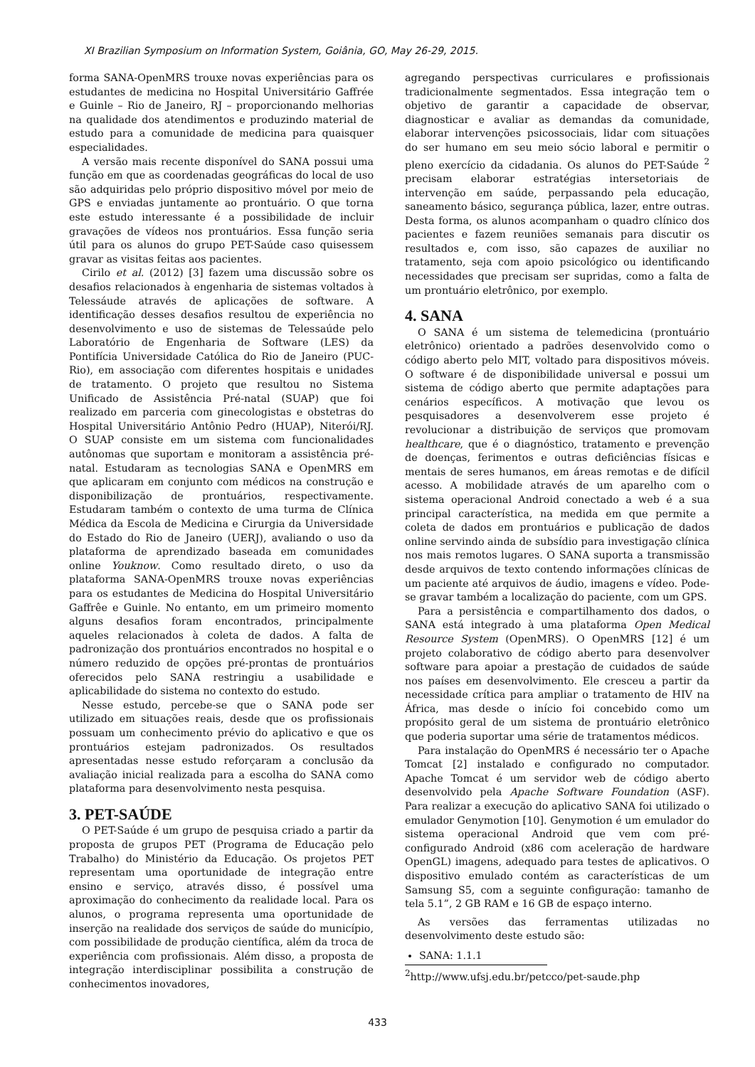XI Brazilian Symposium on Information System, Goiânia, GO, May 26-29, 2015.
forma SANA-OpenMRS trouxe novas experiências para os estudantes de medicina no Hospital Universitário Gaffrée e Guinle – Rio de Janeiro, RJ – proporcionando melhorias na qualidade dos atendimentos e produzindo material de estudo para a comunidade de medicina para quaisquer especialidades.
A versão mais recente disponível do SANA possui uma função em que as coordenadas geográficas do local de uso são adquiridas pelo próprio dispositivo móvel por meio de GPS e enviadas juntamente ao prontuário. O que torna este estudo interessante é a possibilidade de incluir gravações de vídeos nos prontuários. Essa função seria útil para os alunos do grupo PET-Saúde caso quisessem gravar as visitas feitas aos pacientes.
Cirilo et al. (2012) [3] fazem uma discussão sobre os desafios relacionados à engenharia de sistemas voltados à Telessáude através de aplicações de software. A identificação desses desafios resultou de experiência no desenvolvimento e uso de sistemas de Telessaúde pelo Laboratório de Engenharia de Software (LES) da Pontifícia Universidade Católica do Rio de Janeiro (PUC-Rio), em associação com diferentes hospitais e unidades de tratamento. O projeto que resultou no Sistema Unificado de Assistência Pré-natal (SUAP) que foi realizado em parceria com ginecologistas e obstetras do Hospital Universitário Antônio Pedro (HUAP), Niterói/RJ. O SUAP consiste em um sistema com funcionalidades autônomas que suportam e monitoram a assistência pré-natal. Estudaram as tecnologias SANA e OpenMRS em que aplicaram em conjunto com médicos na construção e disponibilização de prontuários, respectivamente. Estudaram também o contexto de uma turma de Clínica Médica da Escola de Medicina e Cirurgia da Universidade do Estado do Rio de Janeiro (UERJ), avaliando o uso da plataforma de aprendizado baseada em comunidades online Youknow. Como resultado direto, o uso da plataforma SANA-OpenMRS trouxe novas experiências para os estudantes de Medicina do Hospital Universitário Gaffrêe e Guinle. No entanto, em um primeiro momento alguns desafios foram encontrados, principalmente aqueles relacionados à coleta de dados. A falta de padronização dos prontuários encontrados no hospital e o número reduzido de opções pré-prontas de prontuários oferecidos pelo SANA restringiu a usabilidade e aplicabilidade do sistema no contexto do estudo.
Nesse estudo, percebe-se que o SANA pode ser utilizado em situações reais, desde que os profissionais possuam um conhecimento prévio do aplicativo e que os prontuários estejam padronizados. Os resultados apresentadas nesse estudo reforçaram a conclusão da avaliação inicial realizada para a escolha do SANA como plataforma para desenvolvimento nesta pesquisa.
3. PET-SAÚDE
O PET-Saúde é um grupo de pesquisa criado a partir da proposta de grupos PET (Programa de Educação pelo Trabalho) do Ministério da Educação. Os projetos PET representam uma oportunidade de integração entre ensino e serviço, através disso, é possível uma aproximação do conhecimento da realidade local. Para os alunos, o programa representa uma oportunidade de inserção na realidade dos serviços de saúde do município, com possibilidade de produção científica, além da troca de experiência com profissionais. Além disso, a proposta de integração interdisciplinar possibilita a construção de conhecimentos inovadores,
agregando perspectivas curriculares e profissionais tradicionalmente segmentados. Essa integração tem o objetivo de garantir a capacidade de observar, diagnosticar e avaliar as demandas da comunidade, elaborar intervenções psicossociais, lidar com situações do ser humano em seu meio sócio laboral e permitir o pleno exercício da cidadania. Os alunos do PET-Saúde <sup>2</sup> precisam elaborar estratégias intersetoriais de intervenção em saúde, perpassando pela educação, saneamento básico, segurança pública, lazer, entre outras. Desta forma, os alunos acompanham o quadro clínico dos pacientes e fazem reuniões semanais para discutir os resultados e, com isso, são capazes de auxiliar no tratamento, seja com apoio psicológico ou identificando necessidades que precisam ser supridas, como a falta de um prontuário eletrônico, por exemplo.
4. SANA
O SANA é um sistema de telemedicina (prontuário eletrônico) orientado a padrões desenvolvido como o código aberto pelo MIT, voltado para dispositivos móveis. O software é de disponibilidade universal e possui um sistema de código aberto que permite adaptações para cenários específicos. A motivação que levou os pesquisadores a desenvolverem esse projeto é revolucionar a distribuição de serviços que promovam healthcare, que é o diagnóstico, tratamento e prevenção de doenças, ferimentos e outras deficiências físicas e mentais de seres humanos, em áreas remotas e de difícil acesso. A mobilidade através de um aparelho com o sistema operacional Android conectado a web é a sua principal característica, na medida em que permite a coleta de dados em prontuários e publicação de dados online servindo ainda de subsídio para investigação clínica nos mais remotos lugares. O SANA suporta a transmissão desde arquivos de texto contendo informações clínicas de um paciente até arquivos de áudio, imagens e vídeo. Pode-se gravar também a localização do paciente, com um GPS.
Para a persistência e compartilhamento dos dados, o SANA está integrado à uma plataforma Open Medical Resource System (OpenMRS). O OpenMRS [12] é um projeto colaborativo de código aberto para desenvolver software para apoiar a prestação de cuidados de saúde nos países em desenvolvimento. Ele cresceu a partir da necessidade crítica para ampliar o tratamento de HIV na África, mas desde o início foi concebido como um propósito geral de um sistema de prontuário eletrônico que poderia suportar uma série de tratamentos médicos.
Para instalação do OpenMRS é necessário ter o Apache Tomcat [2] instalado e configurado no computador. Apache Tomcat é um servidor web de código aberto desenvolvido pela Apache Software Foundation (ASF). Para realizar a execução do aplicativo SANA foi utilizado o emulador Genymotion [10]. Genymotion é um emulador do sistema operacional Android que vem com pré-configurado Android (x86 com aceleração de hardware OpenGL) imagens, adequado para testes de aplicativos. O dispositivo emulado contém as características de um Samsung S5, com a seguinte configuração: tamanho de tela 5.1”, 2 GB RAM e 16 GB de espaço interno.
As versões das ferramentas utilizadas no desenvolvimento deste estudo são:
SANA: 1.1.1
<sup>2</sup> http://www.ufsj.edu.br/petcco/pet-saude.php
433